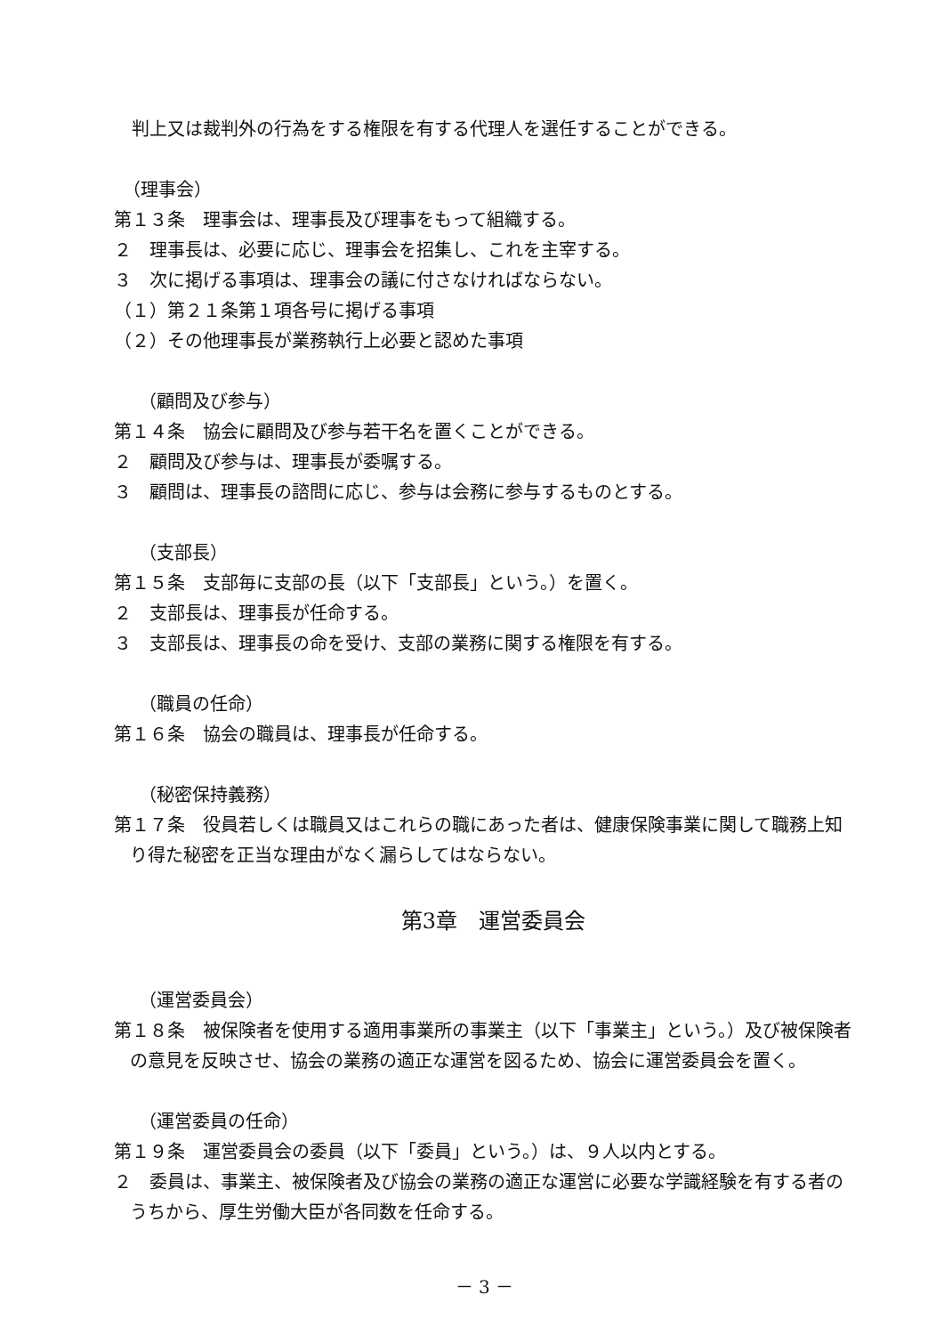判上又は裁判外の行為をする権限を有する代理人を選任することができる。
（理事会）
第１３条　理事会は、理事長及び理事をもって組織する。
２　理事長は、必要に応じ、理事会を招集し、これを主宰する。
３　次に掲げる事項は、理事会の議に付さなければならない。
（１）第２１条第１項各号に掲げる事項
（２）その他理事長が業務執行上必要と認めた事項
（顧問及び参与）
第１４条　協会に顧問及び参与若干名を置くことができる。
２　顧問及び参与は、理事長が委嘱する。
３　顧問は、理事長の諮問に応じ、参与は会務に参与するものとする。
（支部長）
第１５条　支部毎に支部の長（以下「支部長」という。）を置く。
２　支部長は、理事長が任命する。
３　支部長は、理事長の命を受け、支部の業務に関する権限を有する。
（職員の任命）
第１６条　協会の職員は、理事長が任命する。
（秘密保持義務）
第１７条　役員若しくは職員又はこれらの職にあった者は、健康保険事業に関して職務上知り得た秘密を正当な理由がなく漏らしてはならない。
第3章　運営委員会
（運営委員会）
第１８条　被保険者を使用する適用事業所の事業主（以下「事業主」という。）及び被保険者の意見を反映させ、協会の業務の適正な運営を図るため、協会に運営委員会を置く。
（運営委員の任命）
第１９条　運営委員会の委員（以下「委員」という。）は、９人以内とする。
２　委員は、事業主、被保険者及び協会の業務の適正な運営に必要な学識経験を有する者のうちから、厚生労働大臣が各同数を任命する。
－ 3 －